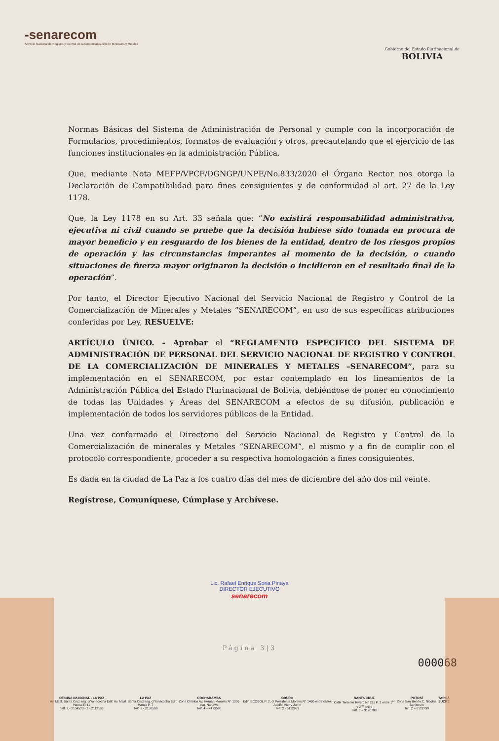-senarecom
Servicio Nacional de Registro y Control de la Comercialización de Minerales y Metales
Gobierno del Estado Plurinacional de
BOLIVIA
Normas Básicas del Sistema de Administración de Personal y cumple con la incorporación de Formularios, procedimientos, formatos de evaluación y otros, precautelando que el ejercicio de las funciones institucionales en la administración Pública.
Que, mediante Nota MEFP/VPCF/DGNGP/UNPE/No.833/2020 el Órgano Rector nos otorga la Declaración de Compatibilidad para fines consiguientes y de conformidad al art. 27 de la Ley 1178.
Que, la Ley 1178 en su Art. 33 señala que: “No existirá responsabilidad administrativa, ejecutiva ni civil cuando se pruebe que la decisión hubiese sido tomada en procura de mayor beneficio y en resguardo de los bienes de la entidad, dentro de los riesgos propios de operación y las circunstancias imperantes al momento de la decisión, o cuando situaciones de fuerza mayor originaron la decisión o incidieron en el resultado final de la operación”.
Por tanto, el Director Ejecutivo Nacional del Servicio Nacional de Registro y Control de la Comercialización de Minerales y Metales “SENARECOM”, en uso de sus específicas atribuciones conferidas por Ley, RESUELVE:
ARTÍCULO ÚNICO. - Aprobar el “REGLAMENTO ESPECIFICO DEL SISTEMA DE ADMINISTRACIÓN DE PERSONAL DEL SERVICIO NACIONAL DE REGISTRO Y CONTROL DE LA COMERCIALIZACIÓN DE MINERALES Y METALES –SENARECOM”, para su implementación en el SENARECOM, por estar contemplado en los lineamientos de la Administración Pública del Estado Plurinacional de Bolivia, debiéndose de poner en conocimiento de todas las Unidades y Áreas del SENARECOM a efectos de su difusión, publicación e implementación de todos los servidores públicos de la Entidad.
Una vez conformado el Directorio del Servicio Nacional de Registro y Control de la Comercialización de minerales y Metales “SENARECOM”, el mismo y a fin de cumplir con el protocolo correspondiente, proceder a su respectiva homologación a fines consiguientes.
Es dada en la ciudad de La Paz a los cuatro días del mes de diciembre del año dos mil veinte.
Regístrese, Comuníquese, Cúmplase y Archívese.
Lic. Rafael Enrique Soria Pinaya
DIRECTOR EJECUTIVO
senarecom
Página 3|3
000068
OFICINA NACIONAL - LA PAZ
Av. Mcal. Santa Cruz esq. c/Yanacocha Edif. Hansa P. 11
Telf. 2 - 2154523 - 2 - 2112186
LA PAZ
Av. Mcal. Santa Cruz esq. c/Yanacocha Edif. Hansa P. 7
Telf. 2 - 2158599
COCHABAMBA
Zona Chimba Av. Hernán Morales N° 1306 esq. Nanawa
Telf. 4 – 4123590
ORURO
Edif. ECOBOL P. 2, c/ Presidente Montes N° 1460 entre calles Adolfo Mier y Junín
Telf. 2 - 5112959
SANTA CRUZ
Calle Teniente Rivero N° 225 P. 2 entre 1<sup>er</sup> y 2<sup>do</sup> anillo
Telf. 3 – 3120788
POTOSÍ
Zona San Benito C. Nicolás Benito s/n
Telf. 2 – 6122799
TARIJA
SUCRE